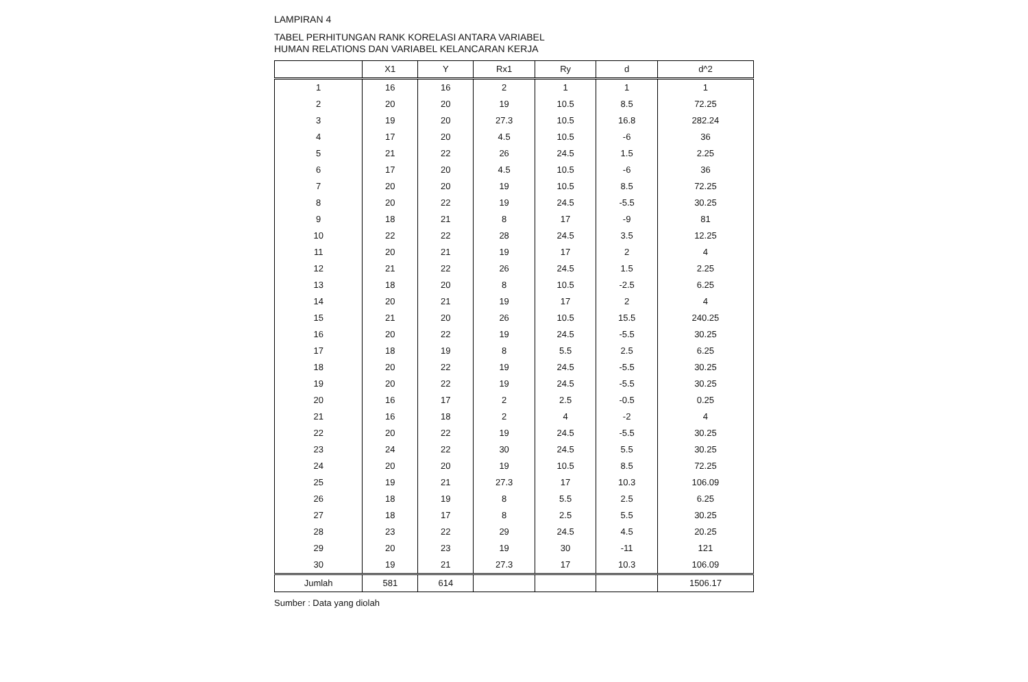LAMPIRAN 4
TABEL PERHITUNGAN RANK KORELASI ANTARA VARIABEL
HUMAN RELATIONS DAN VARIABEL KELANCARAN KERJA
| | X1 | Y | Rx1 | Ry | d | d^2 |
| --- | --- | --- | --- | --- | --- | --- |
| 1 | 16 | 16 | 2 | 1 | 1 | 1 |
| 2 | 20 | 20 | 19 | 10.5 | 8.5 | 72.25 |
| 3 | 19 | 20 | 27.3 | 10.5 | 16.8 | 282.24 |
| 4 | 17 | 20 | 4.5 | 10.5 | -6 | 36 |
| 5 | 21 | 22 | 26 | 24.5 | 1.5 | 2.25 |
| 6 | 17 | 20 | 4.5 | 10.5 | -6 | 36 |
| 7 | 20 | 20 | 19 | 10.5 | 8.5 | 72.25 |
| 8 | 20 | 22 | 19 | 24.5 | -5.5 | 30.25 |
| 9 | 18 | 21 | 8 | 17 | -9 | 81 |
| 10 | 22 | 22 | 28 | 24.5 | 3.5 | 12.25 |
| 11 | 20 | 21 | 19 | 17 | 2 | 4 |
| 12 | 21 | 22 | 26 | 24.5 | 1.5 | 2.25 |
| 13 | 18 | 20 | 8 | 10.5 | -2.5 | 6.25 |
| 14 | 20 | 21 | 19 | 17 | 2 | 4 |
| 15 | 21 | 20 | 26 | 10.5 | 15.5 | 240.25 |
| 16 | 20 | 22 | 19 | 24.5 | -5.5 | 30.25 |
| 17 | 18 | 19 | 8 | 5.5 | 2.5 | 6.25 |
| 18 | 20 | 22 | 19 | 24.5 | -5.5 | 30.25 |
| 19 | 20 | 22 | 19 | 24.5 | -5.5 | 30.25 |
| 20 | 16 | 17 | 2 | 2.5 | -0.5 | 0.25 |
| 21 | 16 | 18 | 2 | 4 | -2 | 4 |
| 22 | 20 | 22 | 19 | 24.5 | -5.5 | 30.25 |
| 23 | 24 | 22 | 30 | 24.5 | 5.5 | 30.25 |
| 24 | 20 | 20 | 19 | 10.5 | 8.5 | 72.25 |
| 25 | 19 | 21 | 27.3 | 17 | 10.3 | 106.09 |
| 26 | 18 | 19 | 8 | 5.5 | 2.5 | 6.25 |
| 27 | 18 | 17 | 8 | 2.5 | 5.5 | 30.25 |
| 28 | 23 | 22 | 29 | 24.5 | 4.5 | 20.25 |
| 29 | 20 | 23 | 19 | 30 | -11 | 121 |
| 30 | 19 | 21 | 27.3 | 17 | 10.3 | 106.09 |
| Jumlah | 581 | 614 | | | | 1506.17 |
Sumber : Data yang diolah